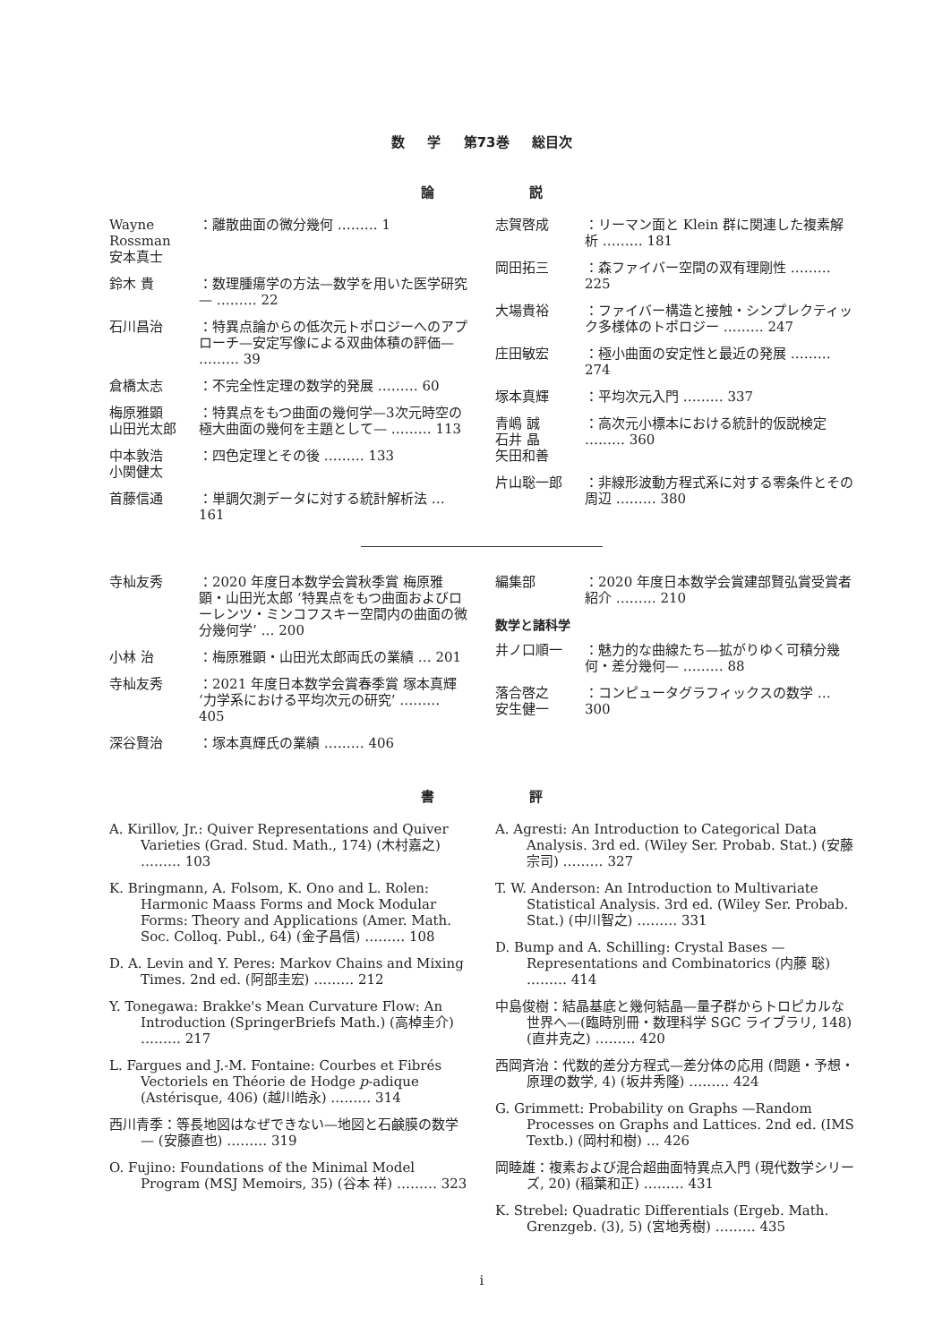数 学 第73巻 総目次
論 説
Wayne Rossman
安本真士
：離散曲面の微分幾何 ……… 1
鈴木 貴 ：数理腫瘍学の方法—数学を用いた医学研究— ……… 22
石川昌治 ：特異点論からの低次元トポロジーへのアプローチ—安定写像による双曲体積の評価— ……… 39
倉橋太志 ：不完全性定理の数学的発展 ……… 60
梅原雅顕
山田光太郎
：特異点をもつ曲面の幾何学—3次元時空の極大曲面の幾何を主題として— ……… 113
中本敦浩
小関健太
：四色定理とその後 ……… 133
首藤信通 ：単調欠測データに対する統計解析法 … 161
志賀啓成 ：リーマン面と Klein 群に関連した複素解析 ……… 181
岡田拓三 ：森ファイバー空間の双有理剛性 ……… 225
大場貴裕 ：ファイバー構造と接触・シンプレクティック多様体のトポロジー ……… 247
庄田敏宏 ：極小曲面の安定性と最近の発展 ……… 274
塚本真輝 ：平均次元入門 ……… 337
青嶋 誠
石井 晶
矢田和善
：高次元小標本における統計的仮説検定 ……… 360
片山聡一郎 ：非線形波動方程式系に対する零条件とその周辺 ……… 380
寺杣友秀 ：2020 年度日本数学会賞秋季賞 梅原雅顕・山田光太郎 ‘特異点をもつ曲面およびローレンツ・ミンコフスキー空間内の曲面の微分幾何学’ … 200
小林 治 ：梅原雅顕・山田光太郎両氏の業績 … 201
寺杣友秀 ：2021 年度日本数学会賞春季賞 塚本真輝 ‘力学系における平均次元の研究’ ……… 405
深谷賢治 ：塚本真輝氏の業績 ……… 406
編集部 ：2020 年度日本数学会賞建部賢弘賞受賞者紹介 ……… 210
数学と諸科学
井ノ口順一 ：魅力的な曲線たち—拡がりゆく可積分幾何・差分幾何— ……… 88
落合啓之
安生健一
：コンピュータグラフィックスの数学 … 300
書 評
A. Kirillov, Jr.: Quiver Representations and Quiver Varieties (Grad. Stud. Math., 174) (木村嘉之) ……… 103
K. Bringmann, A. Folsom, K. Ono and L. Rolen: Harmonic Maass Forms and Mock Modular Forms: Theory and Applications (Amer. Math. Soc. Colloq. Publ., 64) (金子昌信) ……… 108
D. A. Levin and Y. Peres: Markov Chains and Mixing Times. 2nd ed. (阿部圭宏) ……… 212
Y. Tonegawa: Brakke's Mean Curvature Flow: An Introduction (SpringerBriefs Math.) (高棹圭介) ……… 217
L. Fargues and J.-M. Fontaine: Courbes et Fibrés Vectoriels en Théorie de Hodge p-adique (Astérisque, 406) (越川皓永) ……… 314
西川青季：等長地図はなぜできない—地図と石鹸膜の数学— (安藤直也) ……… 319
O. Fujino: Foundations of the Minimal Model Program (MSJ Memoirs, 35) (谷本 祥) ……… 323
A. Agresti: An Introduction to Categorical Data Analysis. 3rd ed. (Wiley Ser. Probab. Stat.) (安藤宗司) ……… 327
T. W. Anderson: An Introduction to Multivariate Statistical Analysis. 3rd ed. (Wiley Ser. Probab. Stat.) (中川智之) ……… 331
D. Bump and A. Schilling: Crystal Bases —Representations and Combinatorics (内藤 聡) ……… 414
中島俊樹：結晶基底と幾何結晶—量子群からトロピカルな世界へ—(臨時別冊・数理科学 SGC ライブラリ, 148) (直井克之) ……… 420
西岡斉治：代数的差分方程式—差分体の応用 (問題・予想・原理の数学, 4) (坂井秀隆) ……… 424
G. Grimmett: Probability on Graphs —Random Processes on Graphs and Lattices. 2nd ed. (IMS Textb.) (岡村和樹) … 426
岡睦雄：複素および混合超曲面特異点入門 (現代数学シリーズ, 20) (稲葉和正) ……… 431
K. Strebel: Quadratic Differentials (Ergeb. Math. Grenzgeb. (3), 5) (宮地秀樹) ……… 435
i